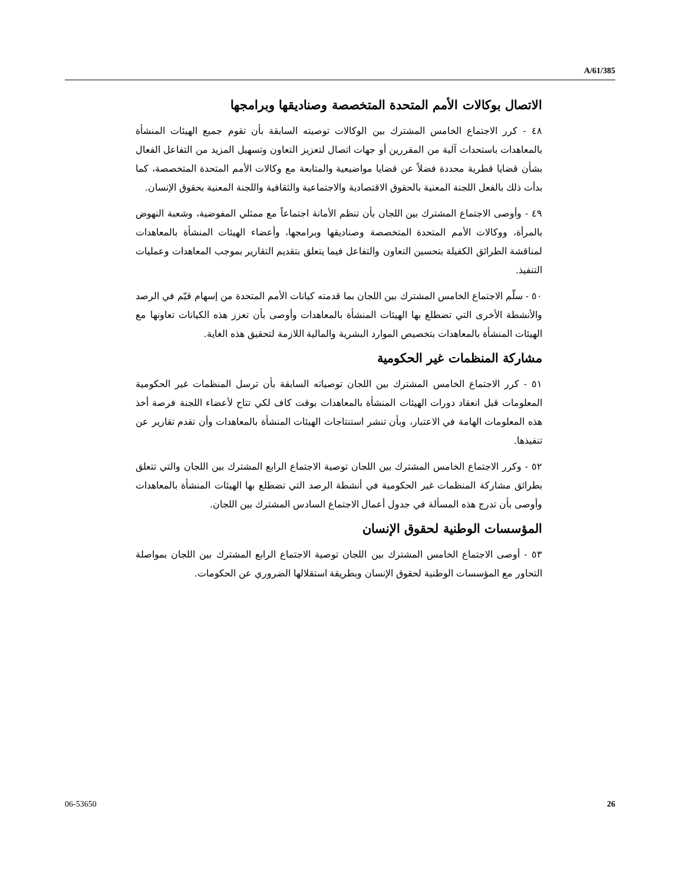A/61/385
الاتصال بوكالات الأمم المتحدة المتخصصة وصناديقها وبرامجها
٤٨ - كرر الاجتماع الخامس المشترك بين الوكالات توصيته السابقة بأن تقوم جميع الهيئات المنشأة بالمعاهدات باستحداث آلية من المقررين أو جهات اتصال لتعزيز التعاون وتسهيل المزيد من التفاعل الفعال بشأن قضايا قطرية محددة فضلاً عن قضايا مواضيعية والمتابعة مع وكالات الأمم المتحدة المتخصصة، كما بدأت ذلك بالفعل اللجنة المعنية بالحقوق الاقتصادية والاجتماعية والثقافية واللجنة المعنية بحقوق الإنسان.
٤٩ - وأوصى الاجتماع المشترك بين اللجان بأن تنظم الأمانة اجتماعاً مع ممثلي المفوضية، وشعبة النهوض بالمرأة، ووكالات الأمم المتحدة المتخصصة وصناديقها وبرامجها، وأعضاء الهيئات المنشأة بالمعاهدات لمناقشة الطرائق الكفيلة بتحسين التعاون والتفاعل فيما يتعلق بتقديم التقارير بموجب المعاهدات وعمليات التنفيذ.
٥٠ - سلّم الاجتماع الخامس المشترك بين اللجان بما قدمته كيانات الأمم المتحدة من إسهام قيّم في الرصد والأنشطة الأخرى التي تضطلع بها الهيئات المنشأة بالمعاهدات وأوصى بأن تعزز هذه الكيانات تعاونها مع الهيئات المنشأة بالمعاهدات بتخصيص الموارد البشرية والمالية اللازمة لتحقيق هذه الغاية.
مشاركة المنظمات غير الحكومية
٥١ - كرر الاجتماع الخامس المشترك بين اللجان توصياته السابقة بأن ترسل المنظمات غير الحكومية المعلومات قبل انعقاد دورات الهيئات المنشأة بالمعاهدات بوقت كاف لكي تتاح لأعضاء اللجنة فرصة أخذ هذه المعلومات الهامة في الاعتبار، وبأن تنشر استنتاجات الهيئات المنشأة بالمعاهدات وأن تقدم تقارير عن تنفيذها.
٥٢ - وكرر الاجتماع الخامس المشترك بين اللجان توصية الاجتماع الرابع المشترك بين اللجان والتي تتعلق بطرائق مشاركة المنظمات غير الحكومية في أنشطة الرصد التي تضطلع بها الهيئات المنشأة بالمعاهدات وأوصى بأن تدرج هذه المسألة في جدول أعمال الاجتماع السادس المشترك بين اللجان.
المؤسسات الوطنية لحقوق الإنسان
٥٣ - أوصى الاجتماع الخامس المشترك بين اللجان توصية الاجتماع الرابع المشترك بين اللجان بمواصلة التحاور مع المؤسسات الوطنية لحقوق الإنسان وبطريقة استقلالها الضروري عن الحكومات.
06-53650 26